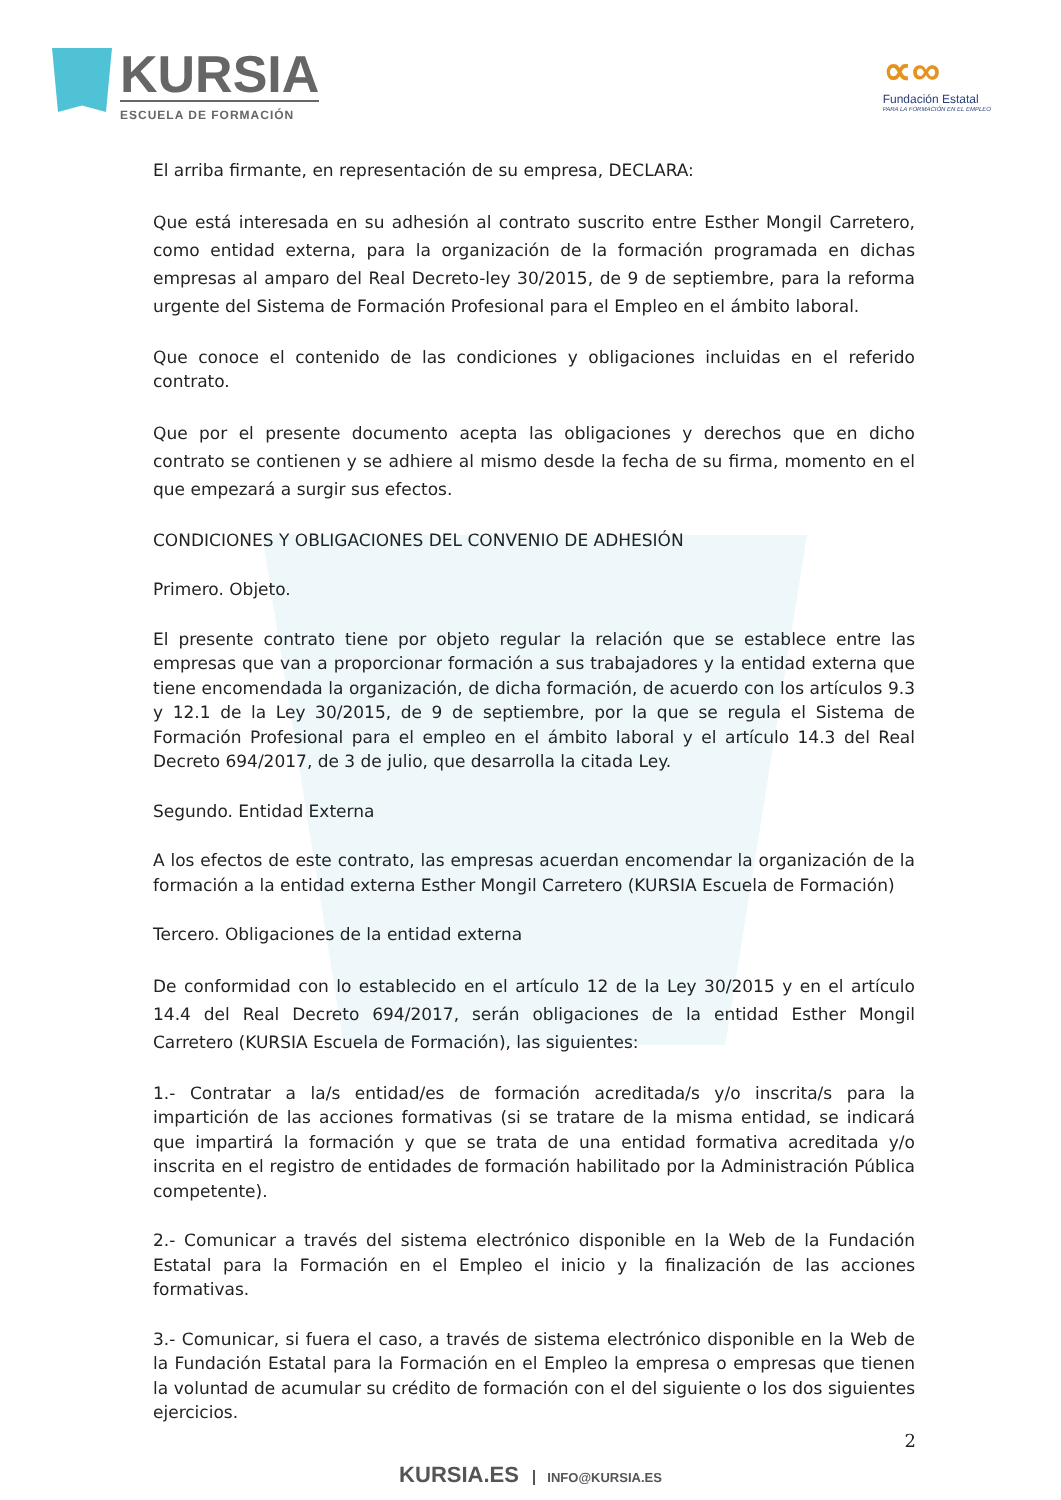KURSIA
ESCUELA DE FORMACIÓN
∝∞
Fundación Estatal
PARA LA FORMACIÓN EN EL EMPLEO
El arriba firmante, en representación de su empresa, DECLARA:
Que está interesada en su adhesión al contrato suscrito entre Esther Mongil Carretero, como entidad externa, para la organización de la formación programada en dichas empresas al amparo del Real Decreto-ley 30/2015, de 9 de septiembre, para la reforma urgente del Sistema de Formación Profesional para el Empleo en el ámbito laboral.
Que conoce el contenido de las condiciones y obligaciones incluidas en el referido contrato.
Que por el presente documento acepta las obligaciones y derechos que en dicho contrato se contienen y se adhiere al mismo desde la fecha de su firma, momento en el que empezará a surgir sus efectos.
CONDICIONES Y OBLIGACIONES DEL CONVENIO DE ADHESIÓN
Primero. Objeto.
El presente contrato tiene por objeto regular la relación que se establece entre las empresas que van a proporcionar formación a sus trabajadores y la entidad externa que tiene encomendada la organización, de dicha formación, de acuerdo con los artículos 9.3 y 12.1 de la Ley 30/2015, de 9 de septiembre, por la que se regula el Sistema de Formación Profesional para el empleo en el ámbito laboral y el artículo 14.3 del Real Decreto 694/2017, de 3 de julio, que desarrolla la citada Ley.
Segundo. Entidad Externa
A los efectos de este contrato, las empresas acuerdan encomendar la organización de la formación a la entidad externa Esther Mongil Carretero (KURSIA Escuela de Formación)
Tercero. Obligaciones de la entidad externa
De conformidad con lo establecido en el artículo 12 de la Ley 30/2015 y en el artículo 14.4 del Real Decreto 694/2017, serán obligaciones de la entidad Esther Mongil Carretero (KURSIA Escuela de Formación), las siguientes:
1.- Contratar a la/s entidad/es de formación acreditada/s y/o inscrita/s para la impartición de las acciones formativas (si se tratare de la misma entidad, se indicará que impartirá la formación y que se trata de una entidad formativa acreditada y/o inscrita en el registro de entidades de formación habilitado por la Administración Pública competente).
2.- Comunicar a través del sistema electrónico disponible en la Web de la Fundación Estatal para la Formación en el Empleo el inicio y la finalización de las acciones formativas.
3.- Comunicar, si fuera el caso, a través de sistema electrónico disponible en la Web de la Fundación Estatal para la Formación en el Empleo la empresa o empresas que tienen la voluntad de acumular su crédito de formación con el del siguiente o los dos siguientes ejercicios.
2
KURSIA.ES INFO@KURSIA.ES